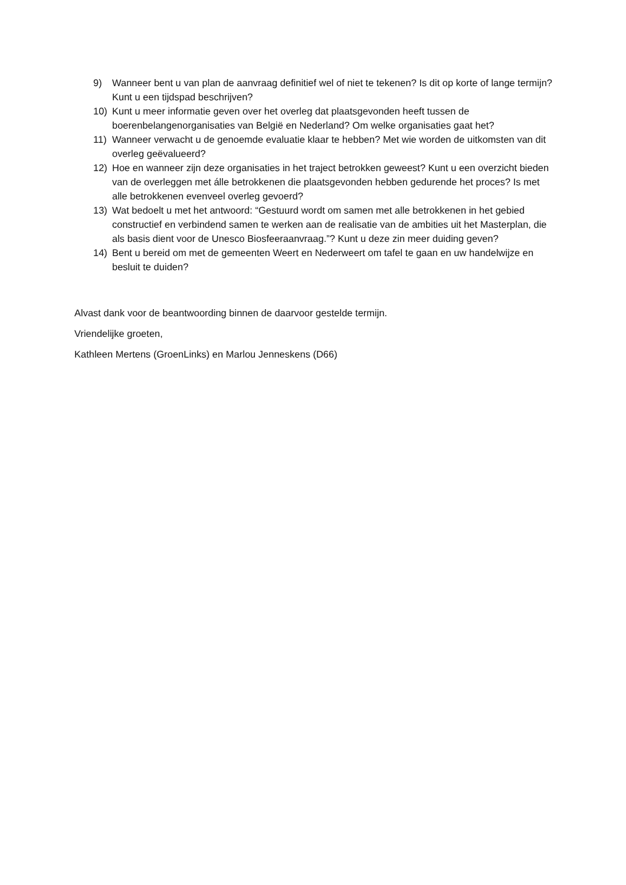9) Wanneer bent u van plan de aanvraag definitief wel of niet te tekenen? Is dit op korte of lange termijn? Kunt u een tijdspad beschrijven?
10) Kunt u meer informatie geven over het overleg dat plaatsgevonden heeft tussen de boerenbelangenorganisaties van België en Nederland? Om welke organisaties gaat het?
11) Wanneer verwacht u de genoemde evaluatie klaar te hebben? Met wie worden de uitkomsten van dit overleg geëvalueerd?
12) Hoe en wanneer zijn deze organisaties in het traject betrokken geweest? Kunt u een overzicht bieden van de overleggen met álle betrokkenen die plaatsgevonden hebben gedurende het proces? Is met alle betrokkenen evenveel overleg gevoerd?
13) Wat bedoelt u met het antwoord: “Gestuurd wordt om samen met alle betrokkenen in het gebied constructief en verbindend samen te werken aan de realisatie van de ambities uit het Masterplan, die als basis dient voor de Unesco Biosfeeraanvraag.”? Kunt u deze zin meer duiding geven?
14) Bent u bereid om met de gemeenten Weert en Nederweert om tafel te gaan en uw handelwijze en besluit te duiden?
Alvast dank voor de beantwoording binnen de daarvoor gestelde termijn.
Vriendelijke groeten,
Kathleen Mertens (GroenLinks) en Marlou Jenneskens (D66)